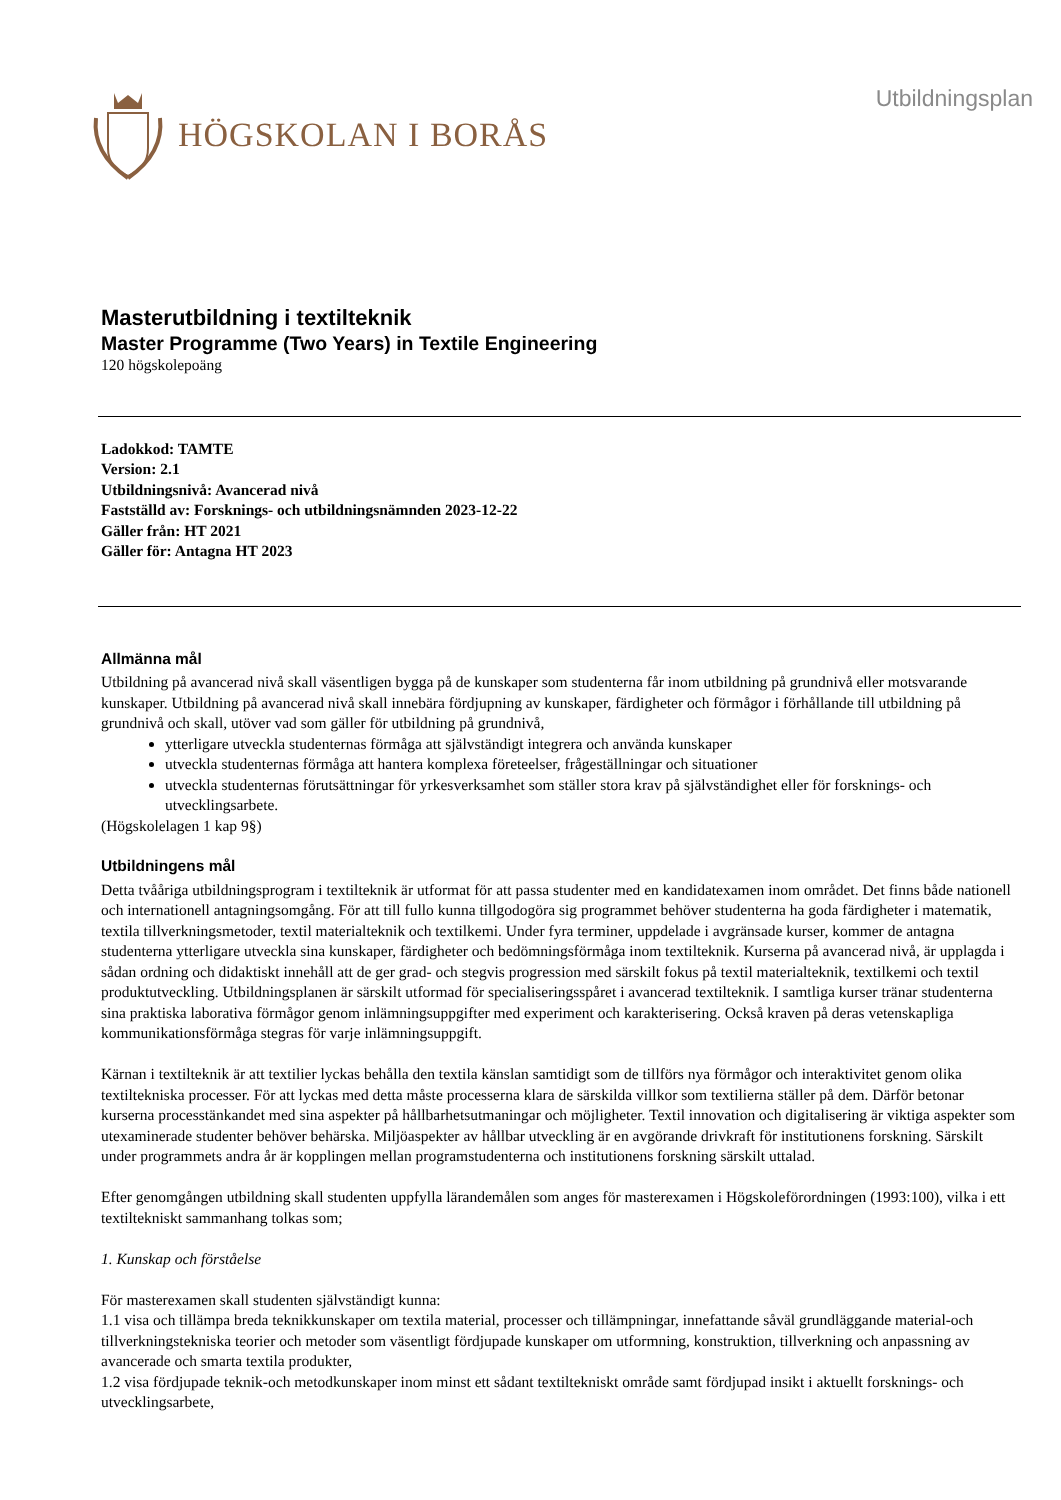HÖGSKOLAN I BORÅS
Utbildningsplan
Masterutbildning i textilteknik
Master Programme (Two Years) in Textile Engineering
120 högskolepoäng
Ladokkod: TAMTE
Version: 2.1
Utbildningsnivå: Avancerad nivå
Fastställd av: Forsknings- och utbildningsnämnden 2023-12-22
Gäller från: HT 2021
Gäller för: Antagna HT 2023
Allmänna mål
Utbildning på avancerad nivå skall väsentligen bygga på de kunskaper som studenterna får inom utbildning på grundnivå eller motsvarande kunskaper. Utbildning på avancerad nivå skall innebära fördjupning av kunskaper, färdigheter och förmågor i förhållande till utbildning på grundnivå och skall, utöver vad som gäller för utbildning på grundnivå,
ytterligare utveckla studenternas förmåga att självständigt integrera och använda kunskaper
utveckla studenternas förmåga att hantera komplexa företeelser, frågeställningar och situationer
utveckla studenternas förutsättningar för yrkesverksamhet som ställer stora krav på självständighet eller för forsknings- och utvecklingsarbete.
(Högskolelagen 1 kap 9§)
Utbildningens mål
Detta tvååriga utbildningsprogram i textilteknik är utformat för att passa studenter med en kandidatexamen inom området. Det finns både nationell och internationell antagningsomgång. För att till fullo kunna tillgodogöra sig programmet behöver studenterna ha goda färdigheter i matematik, textila tillverkningsmetoder, textil materialteknik och textilkemi. Under fyra terminer, uppdelade i avgränsade kurser, kommer de antagna studenterna ytterligare utveckla sina kunskaper, färdigheter och bedömningsförmåga inom textilteknik. Kurserna på avancerad nivå, är upplagda i sådan ordning och didaktiskt innehåll att de ger grad- och stegvis progression med särskilt fokus på textil materialteknik, textilkemi och textil produktutveckling. Utbildningsplanen är särskilt utformad för specialiseringsspåret i avancerad textilteknik. I samtliga kurser tränar studenterna sina praktiska laborativa förmågor genom inlämningsuppgifter med experiment och karakterisering. Också kraven på deras vetenskapliga kommunikationsförmåga stegras för varje inlämningsuppgift.
Kärnan i textilteknik är att textilier lyckas behålla den textila känslan samtidigt som de tillförs nya förmågor och interaktivitet genom olika textiltekniska processer. För att lyckas med detta måste processerna klara de särskilda villkor som textilierna ställer på dem. Därför betonar kurserna processtänkandet med sina aspekter på hållbarhetsutmaningar och möjligheter. Textil innovation och digitalisering är viktiga aspekter som utexaminerade studenter behöver behärska. Miljöaspekter av hållbar utveckling är en avgörande drivkraft för institutionens forskning. Särskilt under programmets andra år är kopplingen mellan programstudenterna och institutionens forskning särskilt uttalad.
Efter genomgången utbildning skall studenten uppfylla lärandemålen som anges för masterexamen i Högskoleförordningen (1993:100), vilka i ett textiltekniskt sammanhang tolkas som;
1. Kunskap och förståelse
För masterexamen skall studenten självständigt kunna:
1.1 visa och tillämpa breda teknikkunskaper om textila material, processer och tillämpningar, innefattande såväl grundläggande material-och tillverkningstekniska teorier och metoder som väsentligt fördjupade kunskaper om utformning, konstruktion, tillverkning och anpassning av avancerade och smarta textila produkter,
1.2 visa fördjupade teknik-och metodkunskaper inom minst ett sådant textiltekniskt område samt fördjupad insikt i aktuellt forsknings- och utvecklingsarbete,